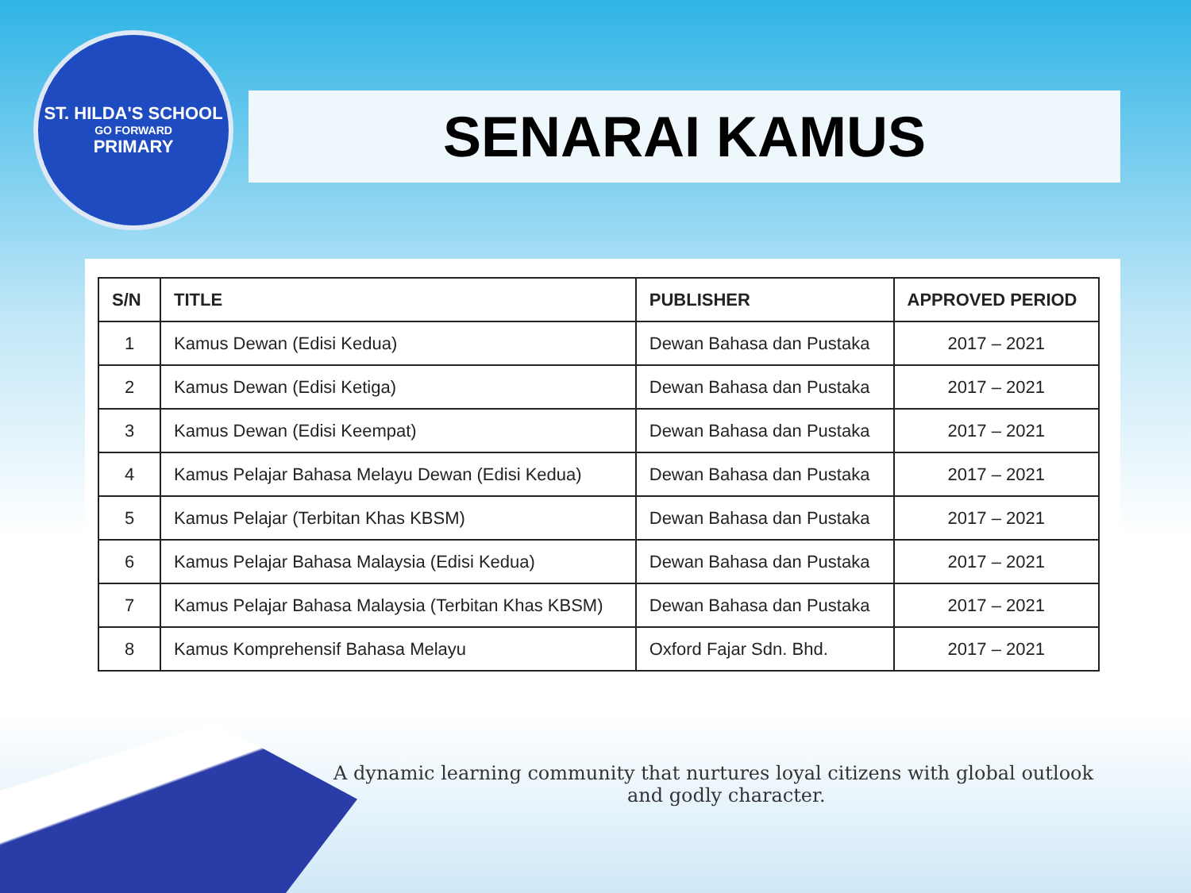ST. HILDA'S SCHOOL
GO FORWARD
PRIMARY
SENARAI KAMUS
| S/N | TITLE | PUBLISHER | APPROVED PERIOD |
| --- | --- | --- | --- |
| 1 | Kamus Dewan (Edisi Kedua) | Dewan Bahasa dan Pustaka | 2017 – 2021 |
| 2 | Kamus Dewan (Edisi Ketiga) | Dewan Bahasa dan Pustaka | 2017 – 2021 |
| 3 | Kamus Dewan (Edisi Keempat) | Dewan Bahasa dan Pustaka | 2017 – 2021 |
| 4 | Kamus Pelajar Bahasa Melayu Dewan (Edisi Kedua) | Dewan Bahasa dan Pustaka | 2017 – 2021 |
| 5 | Kamus Pelajar (Terbitan Khas KBSM) | Dewan Bahasa dan Pustaka | 2017 – 2021 |
| 6 | Kamus Pelajar Bahasa Malaysia (Edisi Kedua) | Dewan Bahasa dan Pustaka | 2017 – 2021 |
| 7 | Kamus Pelajar Bahasa Malaysia (Terbitan Khas KBSM) | Dewan Bahasa dan Pustaka | 2017 – 2021 |
| 8 | Kamus Komprehensif Bahasa Melayu | Oxford Fajar Sdn. Bhd. | 2017 – 2021 |
A dynamic learning community that nurtures loyal citizens with global outlook
and godly character.